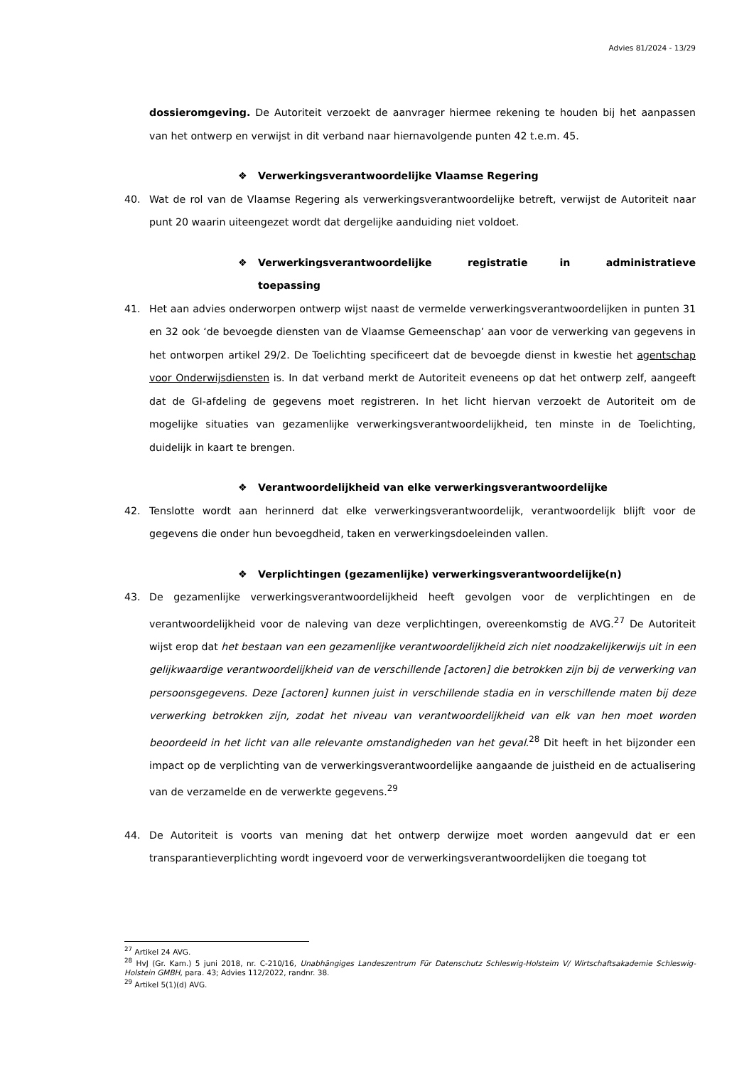Advies 81/2024 - 13/29
dossieromgeving. De Autoriteit verzoekt de aanvrager hiermee rekening te houden bij het aanpassen van het ontwerp en verwijst in dit verband naar hiernavolgende punten 42 t.e.m. 45.
❖ Verwerkingsverantwoordelijke Vlaamse Regering
40. Wat de rol van de Vlaamse Regering als verwerkingsverantwoordelijke betreft, verwijst de Autoriteit naar punt 20 waarin uiteengezet wordt dat dergelijke aanduiding niet voldoet.
❖ Verwerkingsverantwoordelijke registratie in administratieve toepassing
41. Het aan advies onderworpen ontwerp wijst naast de vermelde verwerkingsverantwoordelijken in punten 31 en 32 ook ‘de bevoegde diensten van de Vlaamse Gemeenschap’ aan voor de verwerking van gegevens in het ontworpen artikel 29/2. De Toelichting specificeert dat de bevoegde dienst in kwestie het agentschap voor Onderwijsdiensten is. In dat verband merkt de Autoriteit eveneens op dat het ontwerp zelf, aangeeft dat de GI-afdeling de gegevens moet registreren. In het licht hiervan verzoekt de Autoriteit om de mogelijke situaties van gezamenlijke verwerkingsverantwoordelijkheid, ten minste in de Toelichting, duidelijk in kaart te brengen.
❖ Verantwoordelijkheid van elke verwerkingsverantwoordelijke
42. Tenslotte wordt aan herinnerd dat elke verwerkingsverantwoordelijk, verantwoordelijk blijft voor de gegevens die onder hun bevoegdheid, taken en verwerkingsdoeleinden vallen.
❖ Verplichtingen (gezamenlijke) verwerkingsverantwoordelijke(n)
43. De gezamenlijke verwerkingsverantwoordelijkheid heeft gevolgen voor de verplichtingen en de verantwoordelijkheid voor de naleving van deze verplichtingen, overeenkomstig de AVG.<sup>27</sup> De Autoriteit wijst erop dat het bestaan van een gezamenlijke verantwoordelijkheid zich niet noodzakelijkerwijs uit in een gelijkwaardige verantwoordelijkheid van de verschillende [actoren] die betrokken zijn bij de verwerking van persoonsgegevens. Deze [actoren] kunnen juist in verschillende stadia en in verschillende maten bij deze verwerking betrokken zijn, zodat het niveau van verantwoordelijkheid van elk van hen moet worden beoordeeld in het licht van alle relevante omstandigheden van het geval.<sup>28</sup> Dit heeft in het bijzonder een impact op de verplichting van de verwerkingsverantwoordelijke aangaande de juistheid en de actualisering van de verzamelde en de verwerkte gegevens.<sup>29</sup>
44. De Autoriteit is voorts van mening dat het ontwerp derwijze moet worden aangevuld dat er een transparantieverplichting wordt ingevoerd voor de verwerkingsverantwoordelijken die toegang tot
<sup>27</sup> Artikel 24 AVG.
<sup>28</sup> HvJ (Gr. Kam.) 5 juni 2018, nr. C-210/16, Unabhängiges Landeszentrum Für Datenschutz Schleswig-Holsteim V/ Wirtschaftsakademie Schleswig-Holstein GMBH, para. 43; Advies 112/2022, randnr. 38.
<sup>29</sup> Artikel 5(1)(d) AVG.